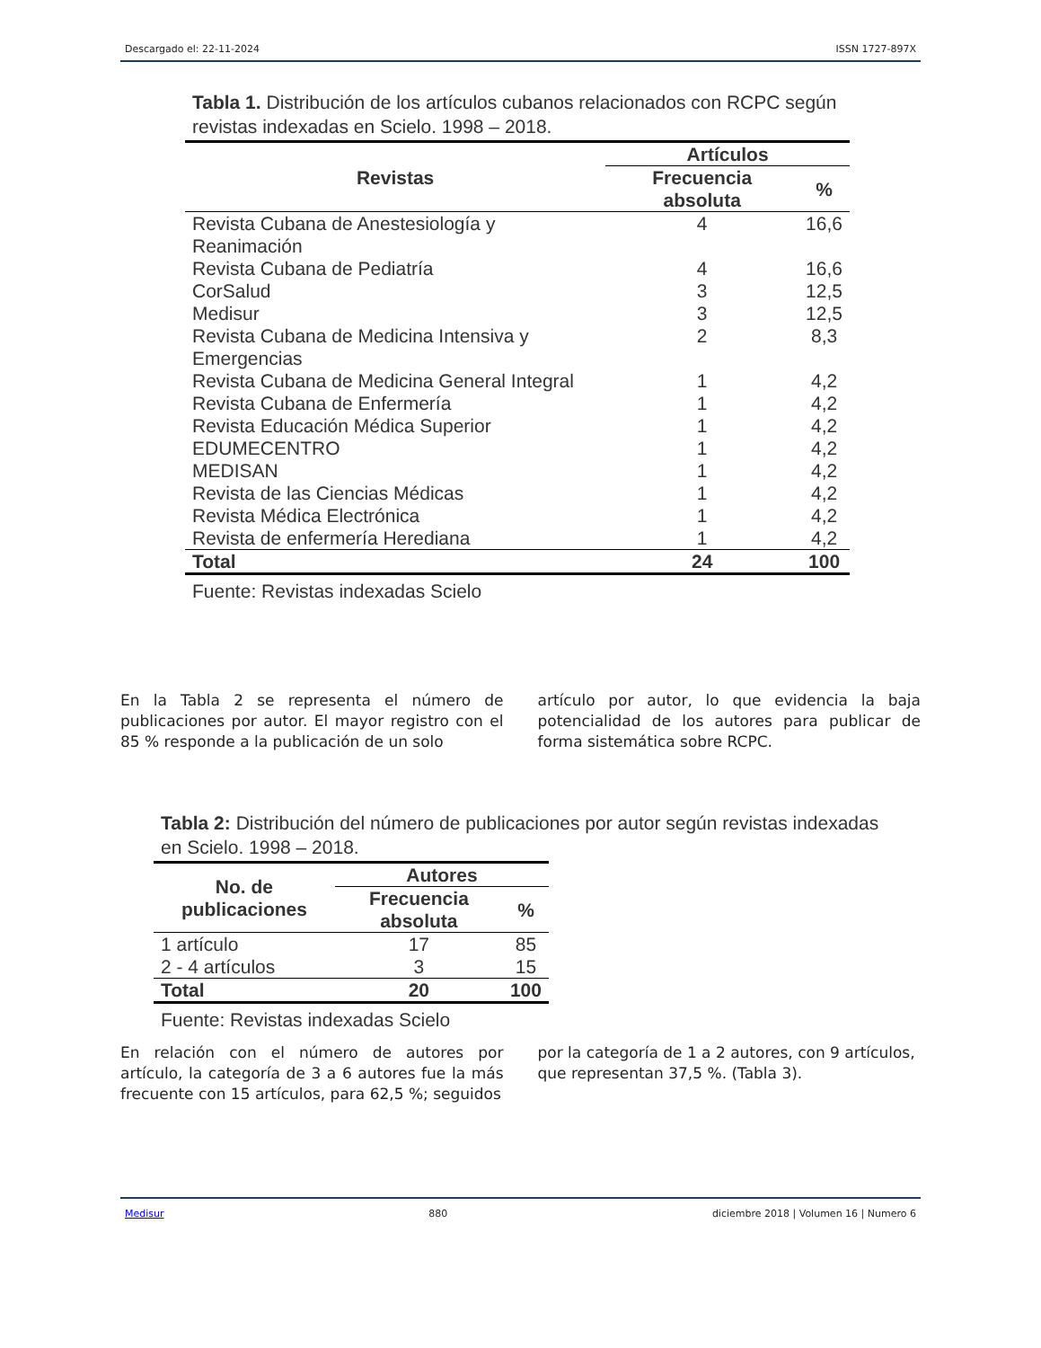Descargado el: 22-11-2024 ISSN 1727-897X
Tabla 1. Distribución de los artículos cubanos relacionados con RCPC según revistas indexadas en Scielo. 1998 – 2018.
| Revistas | Artículos | |
| --- | --- | --- |
| | Frecuencia absoluta | % |
| Revista Cubana de Anestesiología y Reanimación | 4 | 16,6 |
| Revista Cubana de Pediatría | 4 | 16,6 |
| CorSalud | 3 | 12,5 |
| Medisur | 3 | 12,5 |
| Revista Cubana de Medicina Intensiva y Emergencias | 2 | 8,3 |
| Revista Cubana de Medicina General Integral | 1 | 4,2 |
| Revista Cubana de Enfermería | 1 | 4,2 |
| Revista Educación Médica Superior | 1 | 4,2 |
| EDUMECENTRO | 1 | 4,2 |
| MEDISAN | 1 | 4,2 |
| Revista de las Ciencias Médicas | 1 | 4,2 |
| Revista Médica Electrónica | 1 | 4,2 |
| Revista de enfermería Herediana | 1 | 4,2 |
| Total | 24 | 100 |
Fuente: Revistas indexadas Scielo
En la Tabla 2 se representa el número de publicaciones por autor. El mayor registro con el 85 % responde a la publicación de un solo
artículo por autor, lo que evidencia la baja potencialidad de los autores para publicar de forma sistemática sobre RCPC.
Tabla 2: Distribución del número de publicaciones por autor según revistas indexadas en Scielo. 1998 – 2018.
| No. de publicaciones | Autores | |
| --- | --- | --- |
| | Frecuencia absoluta | % |
| 1 artículo | 17 | 85 |
| 2 - 4 artículos | 3 | 15 |
| Total | 20 | 100 |
Fuente: Revistas indexadas Scielo
En relación con el número de autores por artículo, la categoría de 3 a 6 autores fue la más frecuente con 15 artículos, para 62,5 %; seguidos
por la categoría de 1 a 2 autores, con 9 artículos, que representan 37,5 %. (Tabla 3).
Medisur 880 diciembre 2018 | Volumen 16 | Numero 6